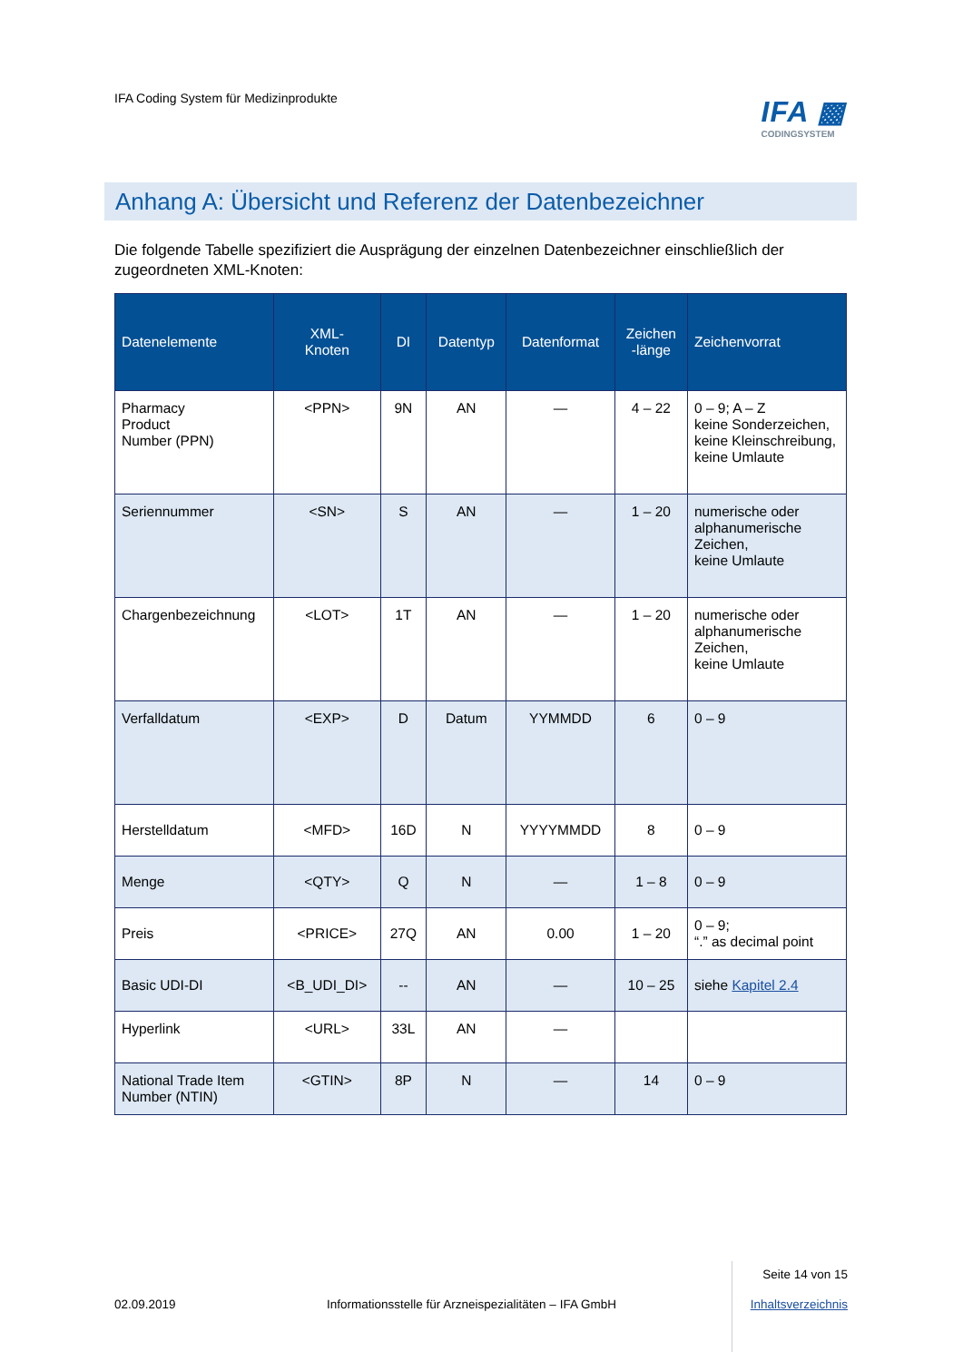IFA Coding System für Medizinprodukte
IFA ▩
CODINGSYSTEM
Anhang A: Übersicht und Referenz der Datenbezeichner
Die folgende Tabelle spezifiziert die Ausprägung der einzelnen Datenbezeichner einschließlich der zugeordneten XML-Knoten:
| Datenelemente | XML- Knoten | DI | Datentyp | Datenformat | Zeichen -länge | Zeichenvorrat |
| --- | --- | --- | --- | --- | --- | --- |
| Pharmacy Product Number (PPN) | <PPN> | 9N | AN | — | 4 – 22 | 0 – 9; A – Z keine Sonderzeichen, keine Kleinschreibung, keine Umlaute |
| Seriennummer | <SN> | S | AN | — | 1 – 20 | numerische oder alphanumerische Zeichen, keine Umlaute |
| Chargenbezeichnung | <LOT> | 1T | AN | — | 1 – 20 | numerische oder alphanumerische Zeichen, keine Umlaute |
| Verfalldatum | <EXP> | D | Datum | YYMMDD | 6 | 0 – 9 |
| Herstelldatum | <MFD> | 16D | N | YYYYMMDD | 8 | 0 – 9 |
| Menge | <QTY> | Q | N | — | 1 – 8 | 0 – 9 |
| Preis | <PRICE> | 27Q | AN | 0.00 | 1 – 20 | 0 – 9; “.” as decimal point |
| Basic UDI-DI | <B_UDI_DI> | -- | AN | — | 10 – 25 | siehe Kapitel 2.4 |
| Hyperlink | <URL> | 33L | AN | — | | |
| National Trade Item Number (NTIN) | <GTIN> | 8P | N | — | 14 | 0 – 9 |
02.09.2019
Informationsstelle für Arzneispezialitäten – IFA GmbH
Seite 14 von 15
Inhaltsverzeichnis